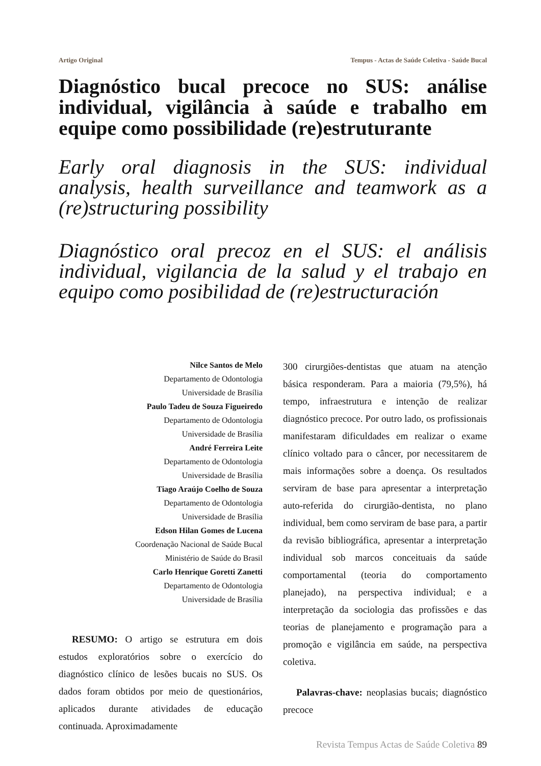Artigo Original Tempus - Actas de Saúde Coletiva - Saúde Bucal
Diagnóstico bucal precoce no SUS: análise individual, vigilância à saúde e trabalho em equipe como possibilidade (re)estruturante
Early oral diagnosis in the SUS: individual analysis, health surveillance and teamwork as a (re)structuring possibility
Diagnóstico oral precoz en el SUS: el análisis individual, vigilancia de la salud y el trabajo en equipo como posibilidad de (re)estructuración
Nilce Santos de Melo
Departamento de Odontologia
Universidade de Brasília
Paulo Tadeu de Souza Figueiredo
Departamento de Odontologia
Universidade de Brasília
André Ferreira Leite
Departamento de Odontologia
Universidade de Brasília
Tiago Araújo Coelho de Souza
Departamento de Odontologia
Universidade de Brasília
Edson Hilan Gomes de Lucena
Coordenação Nacional de Saúde Bucal
Ministério de Saúde do Brasil
Carlo Henrique Goretti Zanetti
Departamento de Odontologia
Universidade de Brasília
RESUMO: O artigo se estrutura em dois estudos exploratórios sobre o exercício do diagnóstico clínico de lesões bucais no SUS. Os dados foram obtidos por meio de questionários, aplicados durante atividades de educação continuada. Aproximadamente
300 cirurgiões-dentistas que atuam na atenção básica responderam. Para a maioria (79,5%), há tempo, infraestrutura e intenção de realizar diagnóstico precoce. Por outro lado, os profissionais manifestaram dificuldades em realizar o exame clínico voltado para o câncer, por necessitarem de mais informações sobre a doença. Os resultados serviram de base para apresentar a interpretação auto-referida do cirurgião-dentista, no plano individual, bem como serviram de base para, a partir da revisão bibliográfica, apresentar a interpretação individual sob marcos conceituais da saúde comportamental (teoria do comportamento planejado), na perspectiva individual; e a interpretação da sociologia das profissões e das teorias de planejamento e programação para a promoção e vigilância em saúde, na perspectiva coletiva.
Palavras-chave: neoplasias bucais; diagnóstico precoce
Revista Tempus Actas de Saúde Coletiva 89